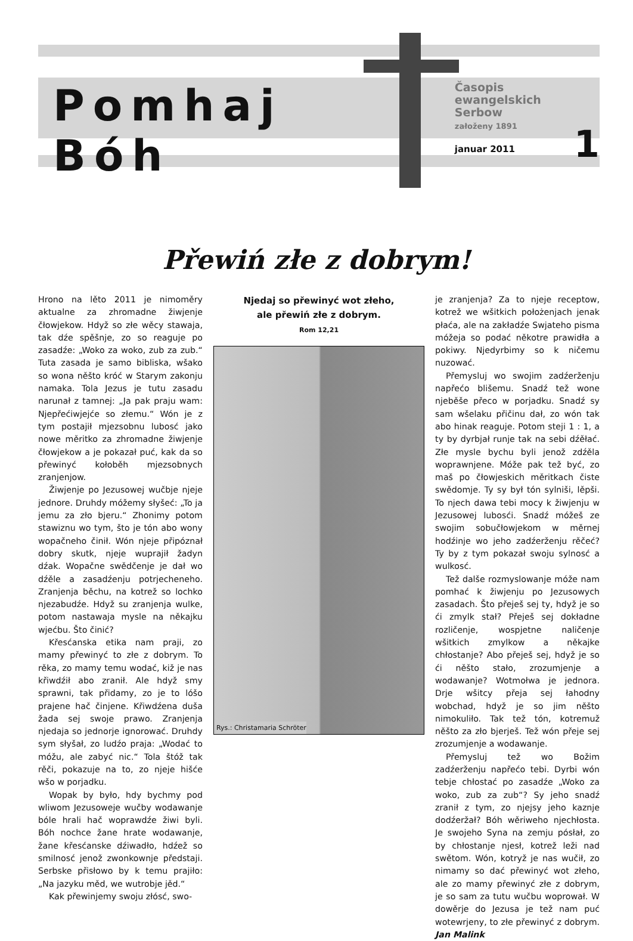Pomhaj Bóh
Časopis
ewangelskich
Serbow
załoženy 1891
januar 2011
1
Přewiń złe z dobrym!
Hrono na lěto 2011 je nimoměry aktualne za zhromadne žiwjenje čłowjekow. Hdyž so złe wěcy stawaja, tak dźe spěšnje, zo so reaguje po zasadźe: „Woko za woko, zub za zub.“ Tuta zasada je samo bibliska, wšako so wona něšto króć w Starym zakonju namaka. Tola Jezus je tutu zasadu narunał z tamnej: „Ja pak praju wam: Njepřećiwjejće so złemu.“ Wón je z tym postajił mjezsobnu lubosć jako nowe měritko za zhromadne žiwjenje čłowjekow a je pokazał puć, kak da so přewinyć kołoběh mjezsobnych zranjenjow.
Žiwjenje po Jezusowej wučbje njeje jednore. Druhdy móžemy słyšeć: „To ja jemu za zło bjeru.“ Zhonimy potom stawiznu wo tym, što je tón abo wony wopačneho činił. Wón njeje připóznał dobry skutk, njeje wuprajił žadyn dźak. Wopačne swědčenje je dał wo dźěle a zasadźenju potrjecheneho. Zranjenja běchu, na kotrež so lochko njezabudźe. Hdyž su zranjenja wulke, potom nastawaja mysle na někajku wjećbu. Što činić?
Křesćanska etika nam praji, zo mamy přewinyć to złe z dobrym. To rěka, zo mamy temu wodać, kiž je nas křiwdźił abo zranił. Ale hdyž smy sprawni, tak přidamy, zo je to lóšo prajene hač činjene. Křiwdźena duša žada sej swoje prawo. Zranjenja njedaja so jednorje ignorować. Druhdy sym słyšał, zo ludźo praja: „Wodać to móžu, ale zabyć nic.“ Tola štóž tak rěči, pokazuje na to, zo njeje hišće wšo w porjadku.
Wopak by było, hdy bychmy pod wliwom Jezusoweje wučby wodawanje bóle hrali hač woprawdźe žiwi byli. Bóh nochce žane hrate wodawanje, žane křesćanske dźiwadło, hdźež so smilnosć jenož zwonkownje předstaji. Serbske přisłowo by k temu prajiło: „Na jazyku měd, we wutrobje jěd.“
Kak přewinjemy swoju złósć, swo-
Njedaj so přewinyć wot złeho,
ale přewiń złe z dobrym.
Rom 12,21
Rys.: Christamaria Schröter
je zranjenja? Za to njeje receptow, kotrež we wšitkich położenjach jenak płaća, ale na zakładźe Swjateho pisma móžeja so podać někotre prawidła a pokiwy. Njedyrbimy so k ničemu nuzować.
Přemysluj wo swojim zadźerženju napřećo blišemu. Snadź tež wone njeběše přeco w porjadku. Snadź sy sam wšelaku přičinu dał, zo wón tak abo hinak reaguje. Potom steji 1 : 1, a ty by dyrbjał runje tak na sebi dźěłać. Złe mysle bychu byli jenož zdźěla woprawnjene. Móže pak tež być, zo maš po čłowjeskich měritkach čiste swědomje. Ty sy był tón sylniši, lěpši. To njech dawa tebi mocy k žiwjenju w Jezusowej lubosći. Snadź móžeš ze swojim sobučłowjekom w měrnej hodźinje wo jeho zadźerženju rěčeć? Ty by z tym pokazał swoju sylnosć a wulkosć.
Tež dalše rozmyslowanje móže nam pomhać k žiwjenju po Jezusowych zasadach. Što přeješ sej ty, hdyž je so ći zmylk stał? Přeješ sej dokładne rozličenje, wospjetne naličenje wšitkich zmylkow a někajke chłostanje? Abo přeješ sej, hdyž je so ći něšto stało, zrozumjenje a wodawanje? Wotmołwa je jednora. Drje wšitcy přeja sej łahodny wobchad, hdyž je so jim něšto nimokuliło. Tak tež tón, kotremuž něšto za zło bjerješ. Tež wón přeje sej zrozumjenje a wodawanje.
Přemysluj tež wo Božim zadźerženju napřećo tebi. Dyrbi wón tebje chłostać po zasadźe „Woko za woko, zub za zub“? Sy jeho snadź zranił z tym, zo njejsy jeho kaznje dodźeržał? Bóh wěriweho njechłosta. Je swojeho Syna na zemju pósłał, zo by chłostanje njesł, kotrež leži nad swětom. Wón, kotryž je nas wučił, zo nimamy so dać přewinyć wot złeho, ale zo mamy přewinyć złe z dobrym, je so sam za tutu wučbu woprował. W dowěrje do Jezusa je tež nam puć wotewrjeny, to złe přewinyć z dobrym. Jan Malink